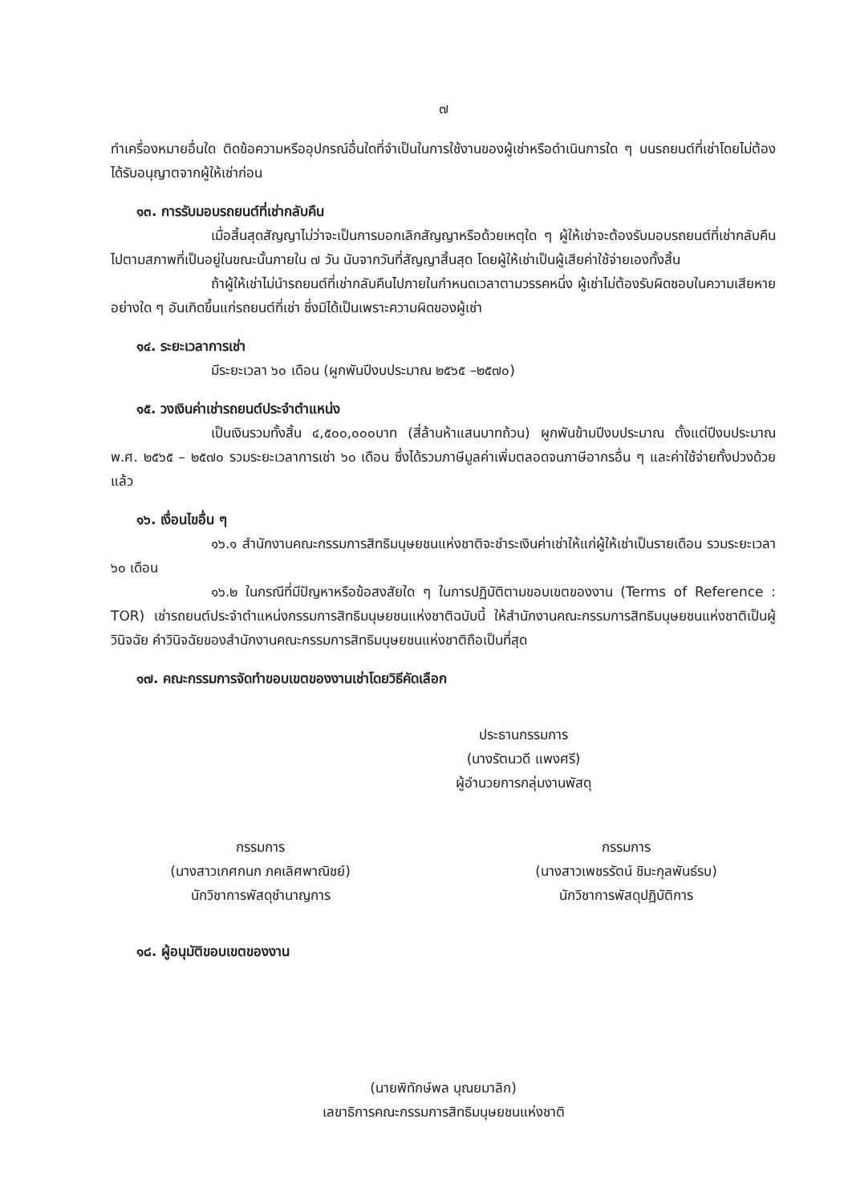๗
ทำเครื่องหมายอื่นใด ติดข้อความหรืออุปกรณ์อื่นใดที่จำเป็นในการใช้งานของผู้เช่าหรือดำเนินการใด ๆ บนรถยนต์ที่เช่าโดยไม่ต้องได้รับอนุญาตจากผู้ให้เช่าก่อน
๑๓. การรับมอบรถยนต์ที่เช่ากลับคืน
เมื่อสิ้นสุดสัญญาไม่ว่าจะเป็นการบอกเลิกสัญญาหรือด้วยเหตุใด ๆ ผู้ให้เช่าจะต้องรับมอบรถยนต์ที่เช่ากลับคืนไปตามสภาพที่เป็นอยู่ในขณะนั้นภายใน ๗ วัน นับจากวันที่สัญญาสิ้นสุด โดยผู้ให้เช่าเป็นผู้เสียค่าใช้จ่ายเองทั้งสิ้น
ถ้าผู้ให้เช่าไม่นำรถยนต์ที่เช่ากลับคืนไปภายในกำหนดเวลาตามวรรคหนึ่ง ผู้เช่าไม่ต้องรับผิดชอบในความเสียหายอย่างใด ๆ อันเกิดขึ้นแก่รถยนต์ที่เช่า ซึ่งมิได้เป็นเพราะความผิดของผู้เช่า
๑๔. ระยะเวลาการเช่า
มีระยะเวลา ๖๐ เดือน (ผูกพันปีงบประมาณ ๒๕๖๕ –๒๕๗๐)
๑๕. วงเงินค่าเช่ารถยนต์ประจำตำแหน่ง
เป็นเงินรวมทั้งสิ้น ๔,๕๐๐,๐๐๐บาท (สี่ล้านห้าแสนบาทถ้วน) ผูกพันข้ามปีงบประมาณ ตั้งแต่ปีงบประมาณ พ.ศ. ๒๕๖๕ – ๒๕๗๐ รวมระยะเวลาการเช่า ๖๐ เดือน ซึ่งได้รวมภาษีมูลค่าเพิ่มตลอดจนภาษีอากรอื่น ๆ และค่าใช้จ่ายทั้งปวงด้วยแล้ว
๑๖. เงื่อนไขอื่น ๆ
๑๖.๑ สำนักงานคณะกรรมการสิทธิมนุษยชนแห่งชาติจะชำระเงินค่าเช่าให้แก่ผู้ให้เช่าเป็นรายเดือน รวมระยะเวลา ๖๐ เดือน
๑๖.๒ ในกรณีที่มีปัญหาหรือข้อสงสัยใด ๆ ในการปฏิบัติตามขอบเขตของงาน (Terms of Reference : TOR) เช่ารถยนต์ประจำตำแหน่งกรรมการสิทธิมนุษยชนแห่งชาติฉบับนี้ ให้สำนักงานคณะกรรมการสิทธิมนุษยชนแห่งชาติเป็นผู้วินิจฉัย คำวินิจฉัยของสำนักงานคณะกรรมการสิทธิมนุษยชนแห่งชาติถือเป็นที่สุด
๑๗. คณะกรรมการจัดทำขอบเขตของงานเช่าโดยวิธีคัดเลือก
ประธานกรรมการ
(นางรัตนวดี แพงศรี)
ผู้อำนวยการกลุ่มงานพัสดุ
กรรมการ
(นางสาวเกศกนก ภคเลิศพาณิชย์)
นักวิชาการพัสดุชำนาญการ
กรรมการ
(นางสาวเพชรรัตน์ ชิมะกุลพันธ์รบ)
นักวิชาการพัสดุปฏิบัติการ
๑๘. ผู้อนุมัติขอบเขตของงาน
(นายพิทักษ์พล บุณยมาลิก)
เลขาธิการคณะกรรมการสิทธิมนุษยชนแห่งชาติ